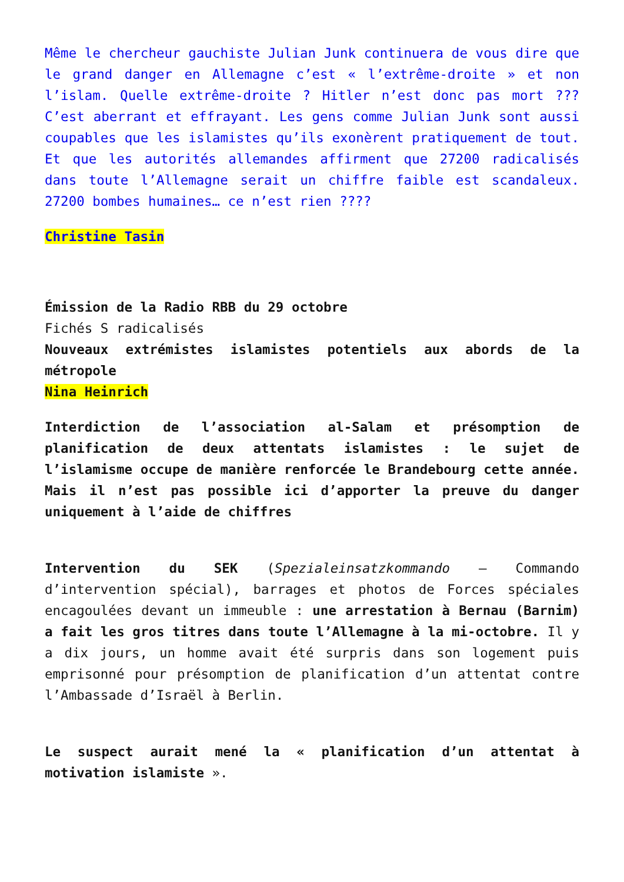Même le chercheur gauchiste Julian Junk continuera de vous dire que le grand danger en Allemagne c’est « l’extrême-droite » et non l’islam. Quelle extrême-droite ? Hitler n’est donc pas mort ??? C’est aberrant et effrayant. Les gens comme Julian Junk sont aussi coupables que les islamistes qu’ils exonèrent pratiquement de tout. Et que les autorités allemandes affirment que 27200 radicalisés dans toute l’Allemagne serait un chiffre faible est scandaleux. 27200 bombes humaines… ce n’est rien ????
Christine Tasin
Émission de la Radio RBB du 29 octobre
Fichés S radicalisés
Nouveaux extrémistes islamistes potentiels aux abords de la métropole
Nina Heinrich
Interdiction de l’association al-Salam et présomption de planification de deux attentats islamistes : le sujet de l’islamisme occupe de manière renforcée le Brandebourg cette année. Mais il n’est pas possible ici d’apporter la preuve du danger uniquement à l’aide de chiffres
Intervention du SEK (Spezialeinsatzkommando – Commando d’intervention spécial), barrages et photos de Forces spéciales encagoulées devant un immeuble : une arrestation à Bernau (Barnim) a fait les gros titres dans toute l’Allemagne à la mi-octobre. Il y a dix jours, un homme avait été surpris dans son logement puis emprisonné pour présomption de planification d’un attentat contre l’Ambassade d’Israël à Berlin.
Le suspect aurait mené la « planification d’un attentat à motivation islamiste ».